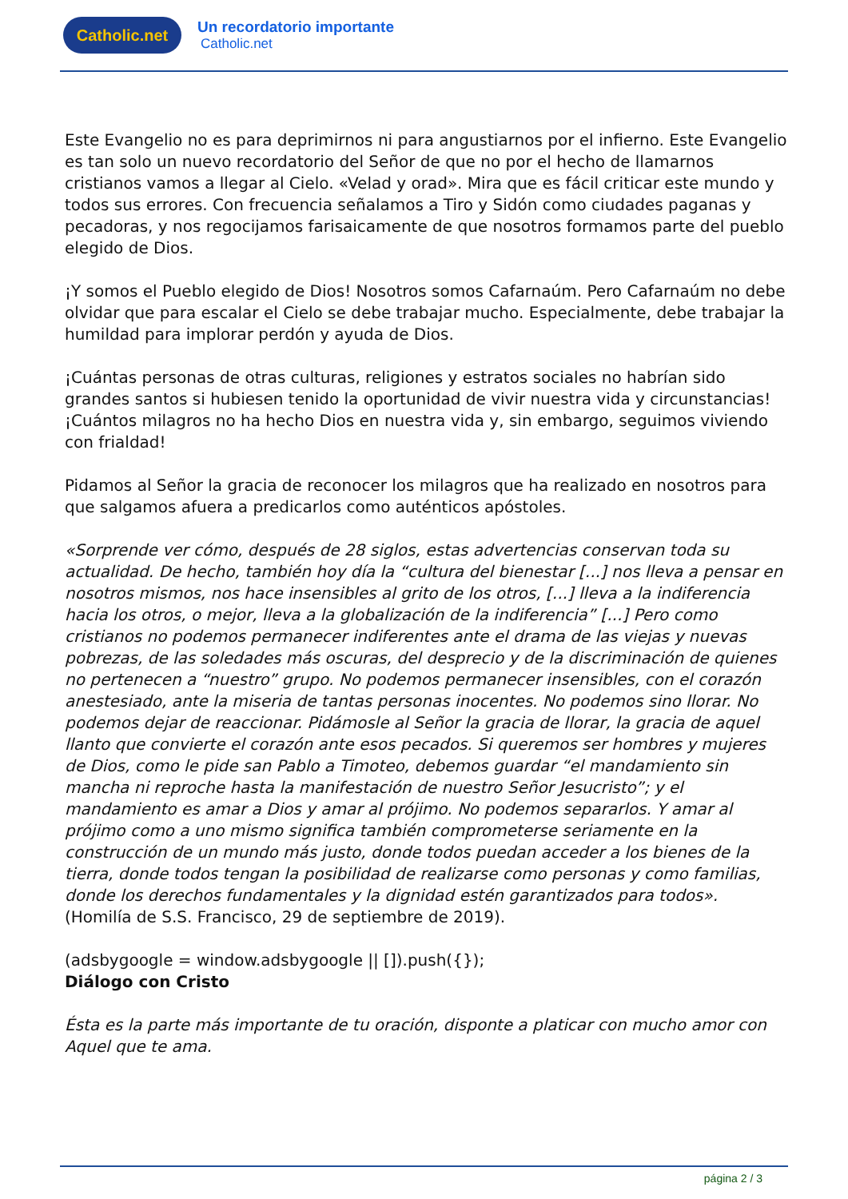Catholic.net
Un recordatorio importante
Catholic.net
Este Evangelio no es para deprimirnos ni para angustiarnos por el infierno. Este Evangelio es tan solo un nuevo recordatorio del Señor de que no por el hecho de llamarnos cristianos vamos a llegar al Cielo. «Velad y orad». Mira que es fácil criticar este mundo y todos sus errores. Con frecuencia señalamos a Tiro y Sidón como ciudades paganas y pecadoras, y nos regocijamos farisaicamente de que nosotros formamos parte del pueblo elegido de Dios.
¡Y somos el Pueblo elegido de Dios! Nosotros somos Cafarnaúm. Pero Cafarnaúm no debe olvidar que para escalar el Cielo se debe trabajar mucho. Especialmente, debe trabajar la humildad para implorar perdón y ayuda de Dios.
¡Cuántas personas de otras culturas, religiones y estratos sociales no habrían sido grandes santos si hubiesen tenido la oportunidad de vivir nuestra vida y circunstancias! ¡Cuántos milagros no ha hecho Dios en nuestra vida y, sin embargo, seguimos viviendo con frialdad!
Pidamos al Señor la gracia de reconocer los milagros que ha realizado en nosotros para que salgamos afuera a predicarlos como auténticos apóstoles.
«Sorprende ver cómo, después de 28 siglos, estas advertencias conservan toda su actualidad. De hecho, también hoy día la “cultura del bienestar [...] nos lleva a pensar en nosotros mismos, nos hace insensibles al grito de los otros, [...] lleva a la indiferencia hacia los otros, o mejor, lleva a la globalización de la indiferencia” [...] Pero como cristianos no podemos permanecer indiferentes ante el drama de las viejas y nuevas pobrezas, de las soledades más oscuras, del desprecio y de la discriminación de quienes no pertenecen a “nuestro” grupo. No podemos permanecer insensibles, con el corazón anestesiado, ante la miseria de tantas personas inocentes. No podemos sino llorar. No podemos dejar de reaccionar. Pidámosle al Señor la gracia de llorar, la gracia de aquel llanto que convierte el corazón ante esos pecados. Si queremos ser hombres y mujeres de Dios, como le pide san Pablo a Timoteo, debemos guardar “el mandamiento sin mancha ni reproche hasta la manifestación de nuestro Señor Jesucristo”; y el mandamiento es amar a Dios y amar al prójimo. No podemos separarlos. Y amar al prójimo como a uno mismo significa también comprometerse seriamente en la construcción de un mundo más justo, donde todos puedan acceder a los bienes de la tierra, donde todos tengan la posibilidad de realizarse como personas y como familias, donde los derechos fundamentales y la dignidad estén garantizados para todos».
(Homilía de S.S. Francisco, 29 de septiembre de 2019).
(adsbygoogle = window.adsbygoogle || []).push({});
Diálogo con Cristo
Ésta es la parte más importante de tu oración, disponte a platicar con mucho amor con Aquel que te ama.
página 2 / 3